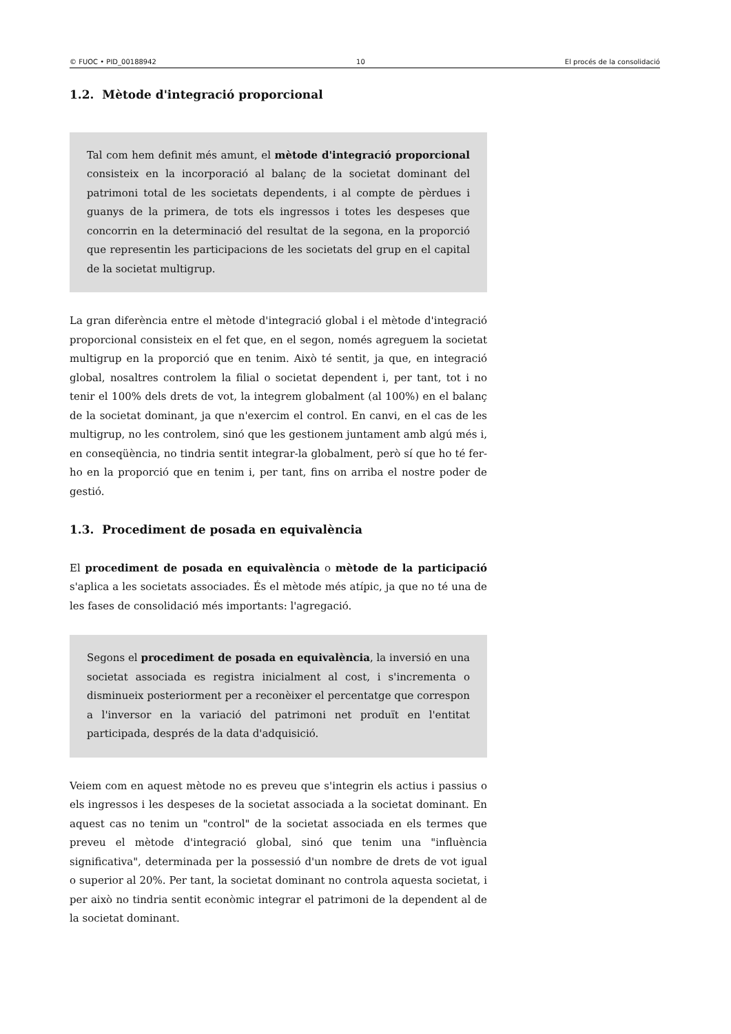© FUOC • PID_00188942 10 El procés de la consolidació
1.2. Mètode d'integració proporcional
Tal com hem definit més amunt, el mètode d'integració proporcional consisteix en la incorporació al balanç de la societat dominant del patrimoni total de les societats dependents, i al compte de pèrdues i guanys de la primera, de tots els ingressos i totes les despeses que concorrin en la determinació del resultat de la segona, en la proporció que representin les participacions de les societats del grup en el capital de la societat multigrup.
La gran diferència entre el mètode d'integració global i el mètode d'integració proporcional consisteix en el fet que, en el segon, només agreguem la societat multigrup en la proporció que en tenim. Això té sentit, ja que, en integració global, nosaltres controlem la filial o societat dependent i, per tant, tot i no tenir el 100% dels drets de vot, la integrem globalment (al 100%) en el balanç de la societat dominant, ja que n'exercim el control. En canvi, en el cas de les multigrup, no les controlem, sinó que les gestionem juntament amb algú més i, en conseqüència, no tindria sentit integrar-la globalment, però sí que ho té fer-ho en la proporció que en tenim i, per tant, fins on arriba el nostre poder de gestió.
1.3. Procediment de posada en equivalència
El procediment de posada en equivalència o mètode de la participació s'aplica a les societats associades. És el mètode més atípic, ja que no té una de les fases de consolidació més importants: l'agregació.
Segons el procediment de posada en equivalència, la inversió en una societat associada es registra inicialment al cost, i s'incrementa o disminueix posteriorment per a reconèixer el percentatge que correspon a l'inversor en la variació del patrimoni net produït en l'entitat participada, després de la data d'adquisició.
Veiem com en aquest mètode no es preveu que s'integrin els actius i passius o els ingressos i les despeses de la societat associada a la societat dominant. En aquest cas no tenim un "control" de la societat associada en els termes que preveu el mètode d'integració global, sinó que tenim una "influència significativa", determinada per la possessió d'un nombre de drets de vot igual o superior al 20%. Per tant, la societat dominant no controla aquesta societat, i per això no tindria sentit econòmic integrar el patrimoni de la dependent al de la societat dominant.